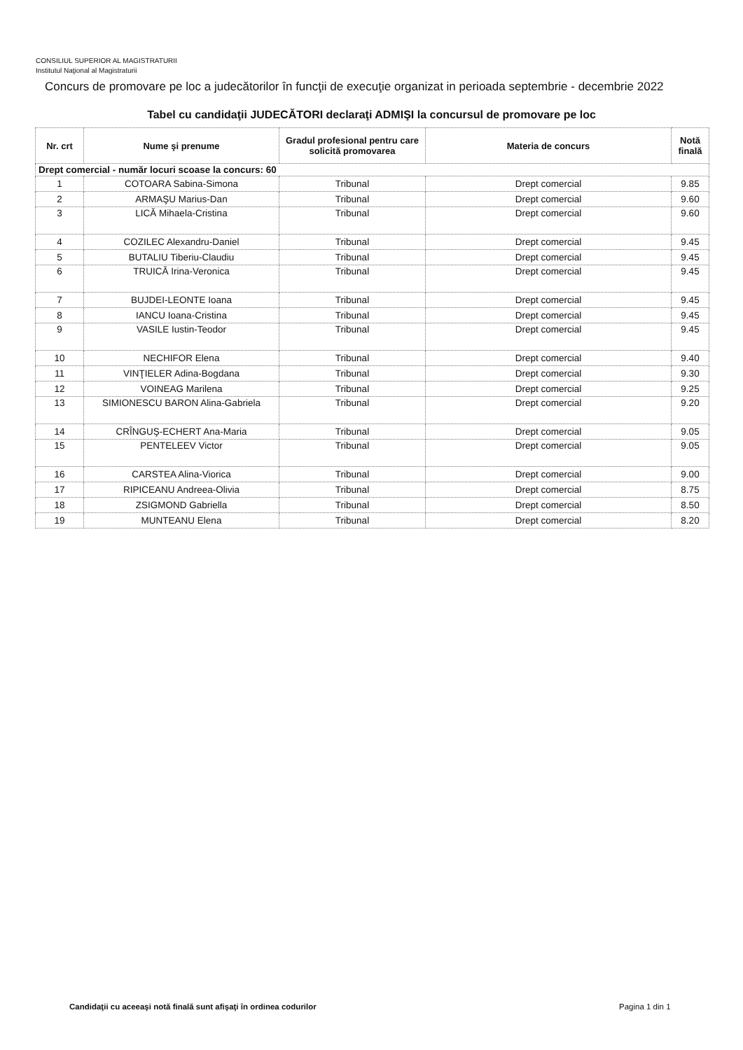CONSILIUL SUPERIOR AL MAGISTRATURII
Institutul Naţional al Magistraturii
Concurs de promovare pe loc a judecătorilor în funcţii de execuţie organizat in perioada septembrie - decembrie 2022
Tabel cu candidaţii JUDECĂTORI declaraţi ADMIŞI la concursul de promovare pe loc
| Nr. crt | Nume şi prenume | Gradul profesional pentru care solicită promovarea | Materia de concurs | Notă finală |
| --- | --- | --- | --- | --- |
| Drept comercial - număr locuri scoase la concurs: 60 | | | | |
| 1 | COTOARA Sabina-Simona | Tribunal | Drept comercial | 9.85 |
| 2 | ARMAŞU Marius-Dan | Tribunal | Drept comercial | 9.60 |
| 3 | LICĂ Mihaela-Cristina | Tribunal | Drept comercial | 9.60 |
| 4 | COZILEC Alexandru-Daniel | Tribunal | Drept comercial | 9.45 |
| 5 | BUTALIU Tiberiu-Claudiu | Tribunal | Drept comercial | 9.45 |
| 6 | TRUICĂ Irina-Veronica | Tribunal | Drept comercial | 9.45 |
| 7 | BUJDEI-LEONTE Ioana | Tribunal | Drept comercial | 9.45 |
| 8 | IANCU Ioana-Cristina | Tribunal | Drept comercial | 9.45 |
| 9 | VASILE Iustin-Teodor | Tribunal | Drept comercial | 9.45 |
| 10 | NECHIFOR Elena | Tribunal | Drept comercial | 9.40 |
| 11 | VINŢIELER Adina-Bogdana | Tribunal | Drept comercial | 9.30 |
| 12 | VOINEAG Marilena | Tribunal | Drept comercial | 9.25 |
| 13 | SIMIONESCU BARON Alina-Gabriela | Tribunal | Drept comercial | 9.20 |
| 14 | CRÎNGUŞ-ECHERT Ana-Maria | Tribunal | Drept comercial | 9.05 |
| 15 | PENTELEEV Victor | Tribunal | Drept comercial | 9.05 |
| 16 | CARSTEA Alina-Viorica | Tribunal | Drept comercial | 9.00 |
| 17 | RIPICEANU Andreea-Olivia | Tribunal | Drept comercial | 8.75 |
| 18 | ZSIGMOND Gabriella | Tribunal | Drept comercial | 8.50 |
| 19 | MUNTEANU Elena | Tribunal | Drept comercial | 8.20 |
Candidaţii cu aceeaşi notă finală sunt afişaţi în ordinea codurilor
Pagina 1 din 1